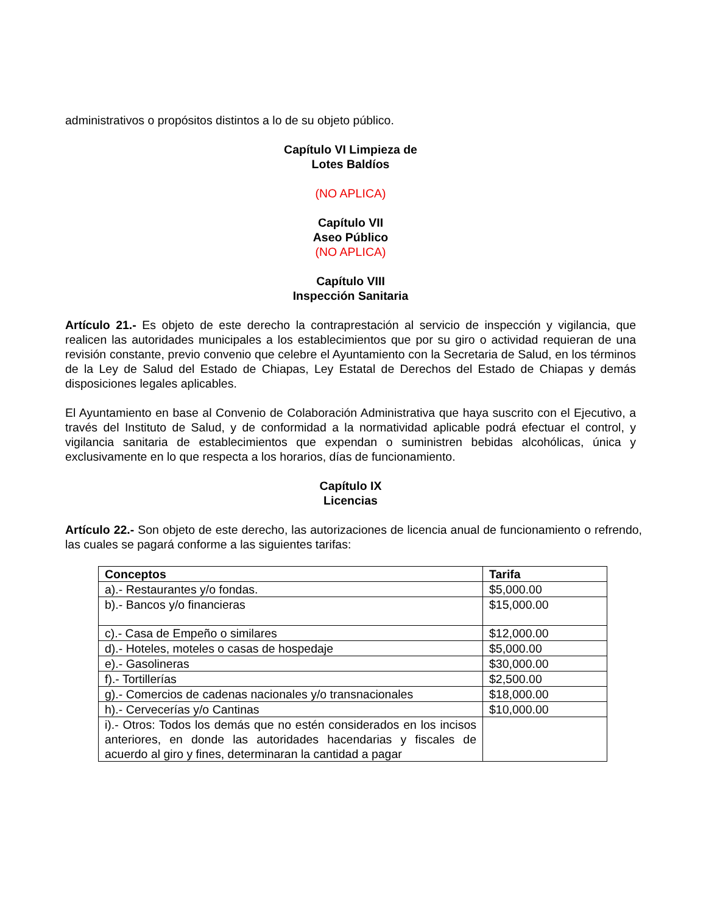administrativos o propósitos distintos a lo de su objeto público.
Capítulo VI Limpieza de
Lotes Baldíos
(NO APLICA)
Capítulo VII
Aseo Público
(NO APLICA)
Capítulo VIII
Inspección Sanitaria
Artículo 21.- Es objeto de este derecho la contraprestación al servicio de inspección y vigilancia, que realicen las autoridades municipales a los establecimientos que por su giro o actividad requieran de una revisión constante, previo convenio que celebre el Ayuntamiento con la Secretaria de Salud, en los términos de la Ley de Salud del Estado de Chiapas, Ley Estatal de Derechos del Estado de Chiapas y demás disposiciones legales aplicables.
El Ayuntamiento en base al Convenio de Colaboración Administrativa que haya suscrito con el Ejecutivo, a través del Instituto de Salud, y de conformidad a la normatividad aplicable podrá efectuar el control, y vigilancia sanitaria de establecimientos que expendan o suministren bebidas alcohólicas, única y exclusivamente en lo que respecta a los horarios, días de funcionamiento.
Capítulo IX
Licencias
Artículo 22.- Son objeto de este derecho, las autorizaciones de licencia anual de funcionamiento o refrendo, las cuales se pagará conforme a las siguientes tarifas:
| Conceptos | Tarifa |
| --- | --- |
| a).- Restaurantes y/o fondas. | $5,000.00 |
| b).- Bancos y/o financieras | $15,000.00 |
| c).- Casa de Empeño o similares | $12,000.00 |
| d).- Hoteles, moteles o casas de hospedaje | $5,000.00 |
| e).- Gasolineras | $30,000.00 |
| f).- Tortillerías | $2,500.00 |
| g).- Comercios de cadenas nacionales y/o transnacionales | $18,000.00 |
| h).- Cervecerías y/o Cantinas | $10,000.00 |
| i).- Otros: Todos los demás que no estén considerados en los incisos anteriores, en donde las autoridades hacendarias y fiscales de acuerdo al giro y fines, determinaran la cantidad a pagar | |